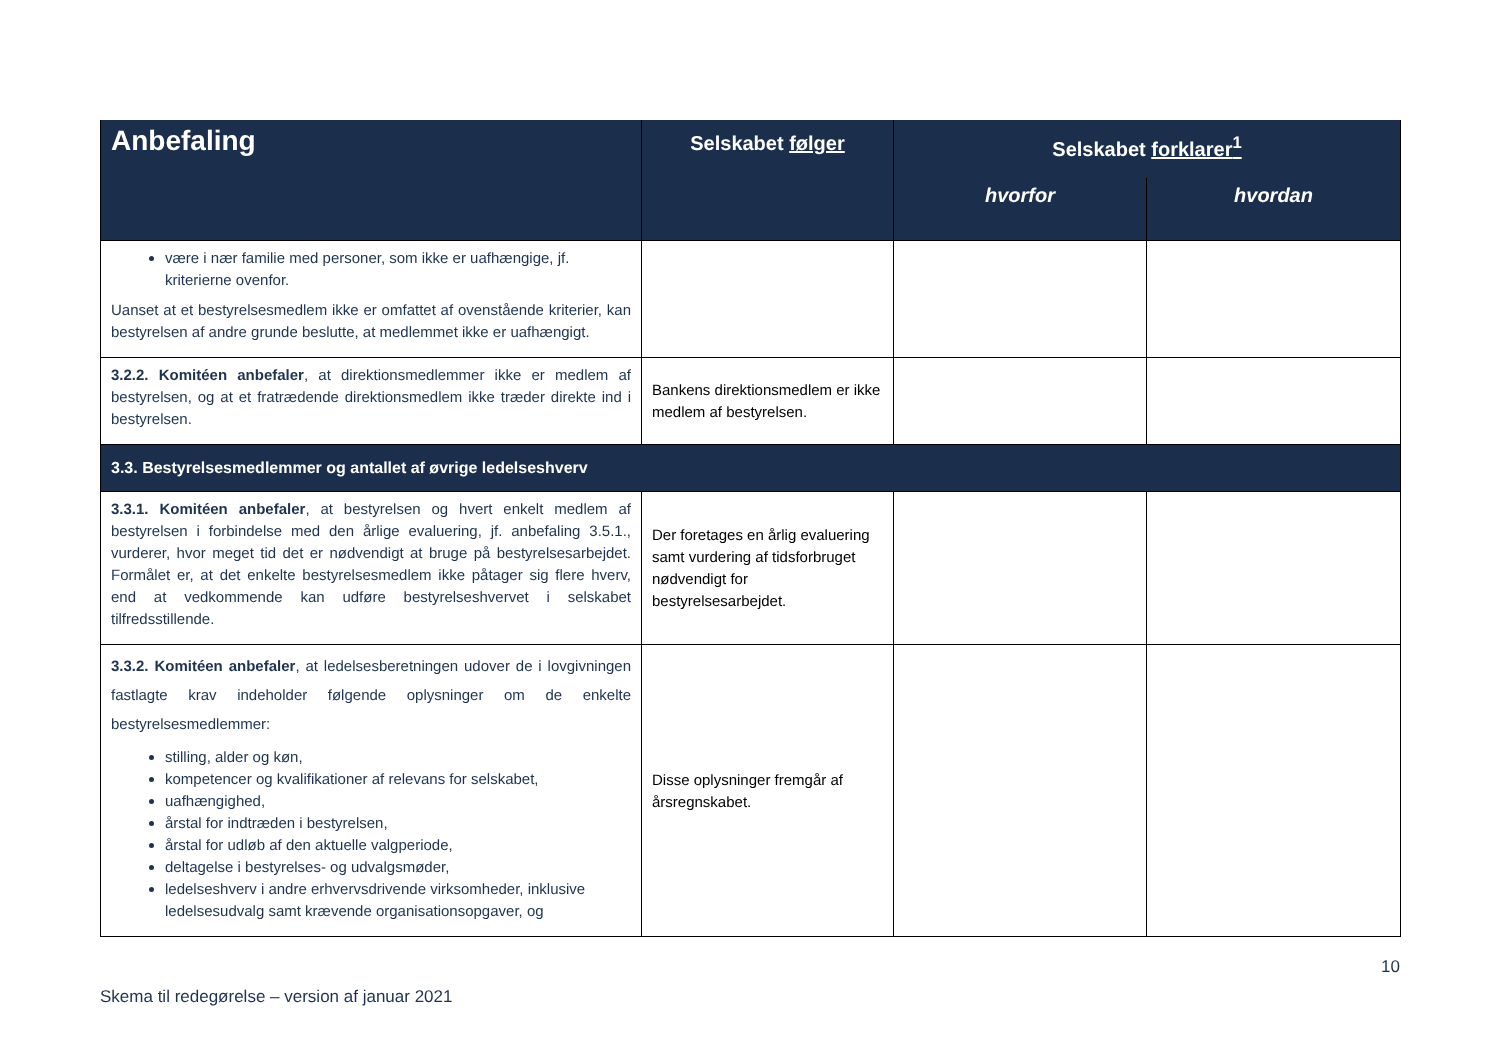| Anbefaling | Selskabet følger | Selskabet forklarer<sup>1</sup> | |
| --- | --- | --- | --- |
| | | hvorfor | hvordan |
| være i nær familie med personer, som ikke er uafhængige, jf. kriterierne ovenfor. Uanset at et bestyrelsesmedlem ikke er omfattet af ovenstående kriterier, kan bestyrelsen af andre grunde beslutte, at medlemmet ikke er uafhængigt. | | | |
| 3.2.2. Komitéen anbefaler , at direktionsmedlemmer ikke er medlem af bestyrelsen, og at et fratrædende direktionsmedlem ikke træder direkte ind i bestyrelsen. | Bankens direktionsmedlem er ikke medlem af bestyrelsen. | | |
| 3.3. Bestyrelsesmedlemmer og antallet af øvrige ledelseshverv | | | |
| 3.3.1. Komitéen anbefaler , at bestyrelsen og hvert enkelt medlem af bestyrelsen i forbindelse med den årlige evaluering, jf. anbefaling 3.5.1., vurderer, hvor meget tid det er nødvendigt at bruge på bestyrelsesarbejdet. Formålet er, at det enkelte bestyrelsesmedlem ikke påtager sig flere hverv, end at vedkommende kan udføre bestyrelseshvervet i selskabet tilfredsstillende. | Der foretages en årlig evaluering samt vurdering af tidsforbruget nødvendigt for bestyrelsesarbejdet. | | |
| 3.3.2. Komitéen anbefaler , at ledelsesberetningen udover de i lovgivningen fastlagte krav indeholder følgende oplysninger om de enkelte bestyrelsesmedlemmer: stilling, alder og køn, kompetencer og kvalifikationer af relevans for selskabet, uafhængighed, årstal for indtræden i bestyrelsen, årstal for udløb af den aktuelle valgperiode, deltagelse i bestyrelses- og udvalgsmøder, ledelseshverv i andre erhvervsdrivende virksomheder, inklusive ledelsesudvalg samt krævende organisationsopgaver, og | Disse oplysninger fremgår af årsregnskabet. | | |
10
Skema til redegørelse – version af januar 2021